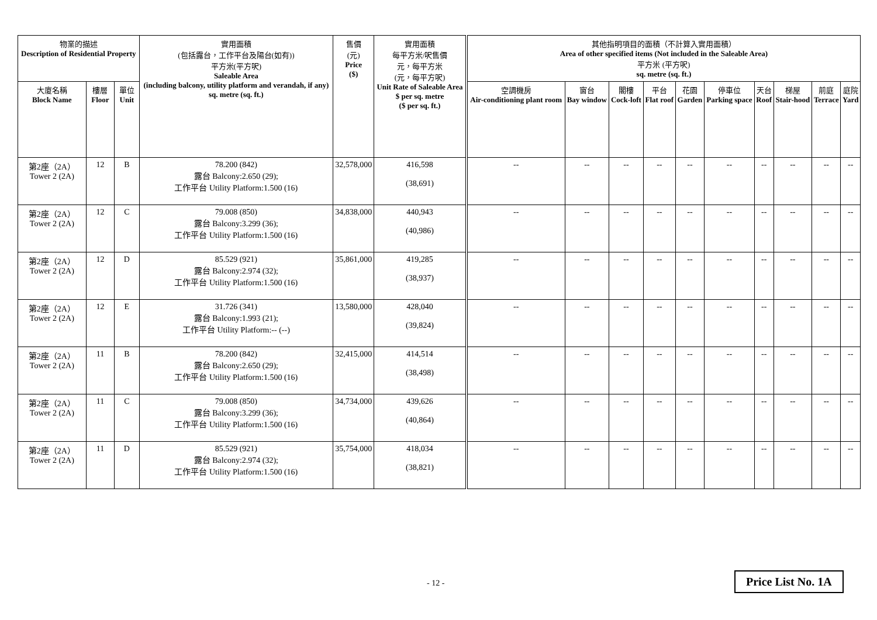| 物業的描述 Description of Residential Property | | | 實用面積 (包括露台，工作平台及陽台(如有)) 平方米(平方呎) Saleable Area (including balcony, utility platform and verandah, if any) sq. metre (sq. ft.) | 售價 (元) Price ($) | 實用面積 每平方米/呎售價 元，每平方米 (元，每平方呎) Unit Rate of Saleable Area $ per sq. metre ($ per sq. ft.) | 其他指明項目的面積（不計算入實用面積） Area of other specified items (Not included in the Saleable Area) 平方米 (平方呎) sq. metre (sq. ft.) | | | | | | | | | |
| --- | --- | --- | --- | --- | --- | --- | --- | --- | --- | --- | --- | --- | --- | --- | --- |
| 大廈名稱 Block Name | 樓層 Floor | 單位 Unit | | | | 空調機房 Air-conditioning plant room | 窗台 Bay window | 閣樓 Cock-loft | 平台 Flat roof | 花園 Garden | 停車位 Parking space | 天台 Roof | 梯屋 Stair-hood | 前庭 Terrace | 庭院 Yard |
| 第2座（2A） Tower 2 (2A) | 12 | B | 78.200 (842) 露台 Balcony:2.650 (29); 工作平台 Utility Platform:1.500 (16) | 32,578,000 | 416,598 (38,691) | -- | -- | -- | -- | -- | -- | -- | -- | -- | -- |
| 第2座（2A） Tower 2 (2A) | 12 | C | 79.008 (850) 露台 Balcony:3.299 (36); 工作平台 Utility Platform:1.500 (16) | 34,838,000 | 440,943 (40,986) | -- | -- | -- | -- | -- | -- | -- | -- | -- | -- |
| 第2座（2A） Tower 2 (2A) | 12 | D | 85.529 (921) 露台 Balcony:2.974 (32); 工作平台 Utility Platform:1.500 (16) | 35,861,000 | 419,285 (38,937) | -- | -- | -- | -- | -- | -- | -- | -- | -- | -- |
| 第2座（2A） Tower 2 (2A) | 12 | E | 31.726 (341) 露台 Balcony:1.993 (21); 工作平台 Utility Platform:-- (--) | 13,580,000 | 428,040 (39,824) | -- | -- | -- | -- | -- | -- | -- | -- | -- | -- |
| 第2座（2A） Tower 2 (2A) | 11 | B | 78.200 (842) 露台 Balcony:2.650 (29); 工作平台 Utility Platform:1.500 (16) | 32,415,000 | 414,514 (38,498) | -- | -- | -- | -- | -- | -- | -- | -- | -- | -- |
| 第2座（2A） Tower 2 (2A) | 11 | C | 79.008 (850) 露台 Balcony:3.299 (36); 工作平台 Utility Platform:1.500 (16) | 34,734,000 | 439,626 (40,864) | -- | -- | -- | -- | -- | -- | -- | -- | -- | -- |
| 第2座（2A） Tower 2 (2A) | 11 | D | 85.529 (921) 露台 Balcony:2.974 (32); 工作平台 Utility Platform:1.500 (16) | 35,754,000 | 418,034 (38,821) | -- | -- | -- | -- | -- | -- | -- | -- | -- | -- |
- 12 - Price List No. 1A